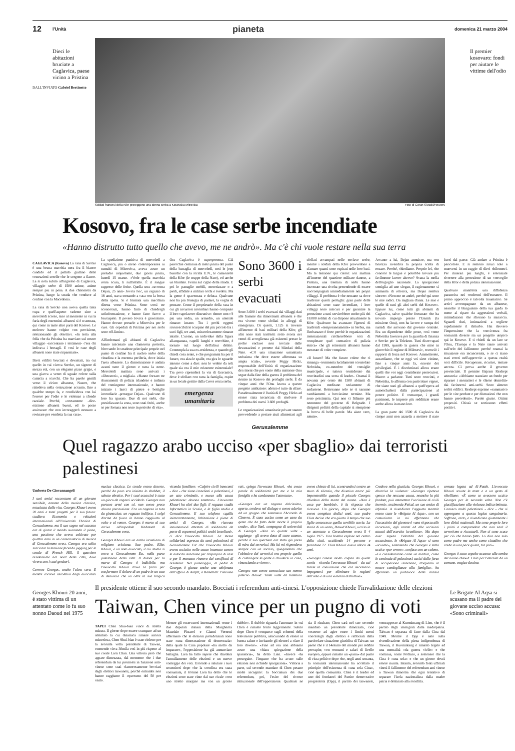12 l'Unità pianeta domenica 21 marzo 2004
Dieci le abitazioni bruciate a Caglavica, paese vicino a Pristina
DALL'INVIATO Gabriel Bertinetto
Soldati francesi della Kfor proteggono una donna serba a Kosovska Mitrovica Foto di Goran Sivacki/Reuters
Il premier kosovaro: fondi per aiutare le vittime dell'odio
Kosovo, fra le case serbe incendiate
«Hanno distrutto tutto quello che avevo, me ne andrò». Ma c'è chi vuole restare nella sua terra
CAGLAVICA (Kosovo) La casa di Srecko è una brutta macchia nera fra il bianco candido ed il pallido giallino delle costruzioni sorelle che le sorgono a fianco. La si nota subito all'ingresso di Caglavica, villaggio serbo di 1500 anime, anime sempre più in pena. A due chilometri da Pristina, lungo la strada che conduce al confine con la Macedonia.
La casa di Srecko non aveva quella tinta cupa e quell'aspetto cadente sino a mercoledì scorso, sino al momento in cui la furia degli estremisti albanesi si è scatenata, qui come in tante altre parti del Kosovo. Le molotov hanno colpito con precisione, selezionando gli obiettivi. «In testa alla folla che da Pristina ha marciato sul nostro villaggio -raccontano i testimoni- c'era chi indicava i bersagli. E così le case degli albanesi sono state risparmiate».
Dieci edifici bruciati e devastati, tra cui quello in cui viveva Srecko, un signore di mezza età, con un elegante pizzo grigio, e una giacca a vento di uguale colore sulla camicia a scacchi. Che ha parole gentili verso il vicino albanese, Nusret, che risiedeva nella costruzione accanto, fino a qualche tempo fa, e condivideva con lui l'orrore per l'odio e le violenze a sfondo razziale. Perché, «certamente -dice- esistono albanesi buoni, ed io posso assicurare che non incoraggerò nessuno a rovinare per vendetta la sua casa».
La spedizione punitiva di mercoledì a Caglavica, più o meno contemporanea ai tumulti di Mitrovica, aveva avuto un preludio inquietante, due giorni prima, lunedì 15 marzo. «Vede quella macchia rossa scura, lì sull'asfalto. È il sangue rappreso delle ferite. Quella sera -racconta Dejan, 25 anni- Jovica Ivic, un ragazzo di 18 anni, stava tornando a casa con la borsa della spesa. Si è fermata una macchina diretta verso Pristina. Sono scesi tre sconosciuti, hanno finto di chiedergli un'informazione, e hanno fatto fuoco a bruciapelo. Il povero Jovica è gravissimo. Hanno dovuto portarlo a Mitrovica per le cure. Gli ospedali di Pristina per noi serbi sono off-limits».
All'indomani gli abitanti di Caglavica hanno inscenato una clamorosa protesta, bloccando lo stradone principale proprio nel punto di confine fra il nucleo serbo della cittadina e la estrema periferia, dove inizia l'area albanese. La dimostrazione è andata avanti tutto il giorno e tutta la notte. Mercoledì mattina sono arrivati i «liberatori», a migliaia. «Hanno forzato tre sbarramenti di polizia irlandese e indiana del contingente internazionale, e hanno iniziato i lanci di pietre e bottiglie incendiarie -prosegue Dejan-. Qualcuno di loro ha sparato. Due di noi serbi, che presidiavano la zona, sono stati feriti, anche se per fortuna non sono in pericolo di vita».
Ora Caglavica è superprotetta. Già parecchie centinaia di metri prima del punto della battaglia di mercoledì, noti le jeep bianche con la scritta U.N., le camionette della Kfor (le truppe della Nato), ed anche un blindato. Fermi sul ciglio della strada. E poi le pattuglie mobili, motorizzate o a piedi, affidate a militari cechi e svedesi. Ma la gente è spaventata e delusa. Qualcuno non ha più l'energia di parlare, la voglia di pensare. Come il proprietario della casa in cui gli incursori incendiari hanno compiuto il loro capolavoro distruttivo: dentro non c'è più una sedia, un armadio, un utensile rimasto intatto. Tra i pochi oggetti riconoscibili le scarpine del più piccolo fra i suoi figli, tre anni, miracolosamente rimaste intatte. L'uomo, un individuo dalla figura allampanata, capelli lunghi e orecchino, è tornato sul luogo dell'altrui delitto. Contempla la sua ex-residenza, e quando gli chiedi cosa sente, e che programmi ha per il futuro, ora alza le spalle, ora gira lo sguardo intorno come a dire: non lo vedete da soli quale sia ora il mio orizzonte esistenziale? Tra poco riprenderà la via di Gracanica, dove è sfollato con tutta la famiglia, ospite in un locale gestito dalla Croce rossa serba.
emergenza umanitaria
Sono 3600 i serbi evacuati
Sono 3.600 i serbi evacuati dai villaggi dati alle fiamme dai dimostranti albanesi e che ora vivono come sfollati in alloggi di emergenza. Di questi, 1.125 si trovano all'interno di basi militari della Kfor, gli altri sono stati trasferiti sotto scorta nei centri di accoglienza già esistenti presso le poche enclave non toccate dalle devastazioni e protette dai blindati della Nato. «C'è una situazione umanitaria serissima che deve essere affrontata su ampia scala», avverte Peggy Hicks, responsabile dell'Unità di organizzazione dei ritorni che per conto della missione Onu segue dalla fine della guerra il problema del rientro in Kosovo dei profughi serbi. È da cinque anni che l'Onu lavora a questo progetto ambizioso: adesso è tutto da rifare. Paradossalmente è l'unità di Peggy Hicks ad essere stata incaricata di risolvere il problema dei nuovi 3.600 profughi.
Le organizzazioni umanitarie private stanno provvedendo a portare aiuti alimentari agli sfollati accampati nelle enclave serbe, mentre i soldati della Kfor provvedono a sfamare quanti sono ospitati nelle loro basi. Ma la tensione qui cresce: ieri mattina all'interno del quartiere militare danese, a Pristina, una trentina di serbi hanno inscenato una rivolta pretendendo di essere riaccompagnati immediatamente nei propri villaggi. Il problema è che nessuno sa dove trasferire questi profughi: gran parte delle abitazioni sono state incendiate, i loro villaggi sono insicuri e per garantire la protezione a tutti servirebbero molto più dei 18.000 soldati di cui dispone attualmente la Kfor. Qualcuno ha avanzato l'ipotesi di trasferirli «temporaneamente» in Serbia, ma l'imbarazzo è forte perchè le organizzazioni internazionali rischierebbero così di completare quel «tentativo di pulizia etnica» che gli estremisti albanesi hanno mostrato di voler compiere.
«Il futuro? Ma che futuro volete che ci rimanga -commenta lucidamente sconsolato Neboisha, ex-membro del consiglio municipale, e tuttora considerato dai concittadini una sorta di leader-. Oramai il novanta per cento dei 1500 abitanti di Caglavica meditano seriamente di andarsene. Resteranno solo se ci saranno cambiamenti a brevissimo termine. Ma sono pessimista. Qui non ci fidiamo più nemmeno del governo di Belgrado. I dirigenti politici della capitale si riempiono la bocca di belle parole. Ma aiuto vero, niente».
Accanto a lui, Dejan annuisce, ma con fierezza rivendica la propria scelta di restare. Perché, chiediamo. Proprio lei, che conosce le lingue e potrebbe trovare più facilmente lavoro altrove? Scatta la molla dell'orgoglio nazionale. La spiegazione somiglia ad uno slogan, il ragionamento si ammanta di retorica, ma Dejan sembra sincero: «Non me ne andrò, perché qui sono le mie radici. Da migliaia d'anni. Le mie e quelle di tutti gli altri serbi del Kosovo». Eppure lui, come tutti gli abitanti di Caglavica, salvo qualche fortunato che ha trovato impiego presso l'Unmik (la missione Onu), non ha lavoro e campa dei sussidi che arrivano dal governo centrale. Era un dipendente delle poste, così come Neboisha lavorava per la guardia di finanza e Srecko per la Telekom. Tutti disoccupati dal 1999, quando la guerra che mise in ginocchio il regime di Milosevic, rovesciò i rapporti di forza nel Kosovo. Ammetterete, azzardiamo, che se oggi voi siete vittime, fino a cinque anni fa, eravate dei privilegiati. E i discriminati allora erano quelli che voi oggi considerate persecutori. Manco a parlarne. Tutti sono convinti, e Neboisha, lo afferma con particolare vigore, che siano stati gli albanesi a quell'epoca ad autoescludersi dalla partecipazione al potere politico. E comunque, i grandi patrimoni, le imprese più redditizie erano anche allora in mano loro.
La gran parte dei 1500 di Caglavica da cinque anni non azzarda a mettere il naso fuori dal paese. Già andare a Pristina è pericoloso. E si sentono sicuri solo a muoversi in un raggio di dieci chilometri. Per itinerari più lunghi, è essenziale ricorrere alla protezione di un convoglio della Kfor o della polizia internazionale.
Qualcuno manifesta una diffidenza paranoica nei confronti dell'estraneo. Il primo approccio è talvolta traumatico. Se arrivi accompagnato da un albanese, neanche il blinguismo della tua guida lo mette al riparo da aggressioni verbali, intimidazioni che sfiorano la minaccia. Sguardi duri, intimazioni a togliere rapidamente il disturbo. Hai davvero l'impressione che la convivenza fra comunità diverse sia un progetto utopico qui in Kosovo. E ti chiedi da un lato se l'Onu, l'Europa e la Nato siano arrivati sull'orlo del fallimento perché oramai la situazione era incancrenita, o se ci siano stati errori nell'approccio a questa realtà così difficile. Recuperare, ricucire, tentare ancora. Ci prova anche il governo provinciale. Il premier Bajram Rexhepi annuncia: «Abbiamo stanziato un fondo per riparare i monasteri e le chiese demoliti» dai facinorosi anti-serbi. Sono almeno sedici edifici. Rexhepi esprime «rammarico per le vite perdute e per distruzioni che non hanno precedenti». Parole giuste. Ottimi propositi. Chissà se sortiranno effetti positivi.
Gerusalemme
Quel ragazzo arabo ucciso «per sbaglio» dai terroristi palestinesi
Umberto De Giovannangeli
I suoi amici raccontano di un giovane sensibile, amante della musica classica, entusiasta della vita. Georges Khouri aveva 20 anni e tanti progetti per il suo futuro: studiava Economia e relazioni internazionali all'Università Ebraica di Gerusalemme, ma il suo sogno nel cassetto era di girare il mondo suonando il piano, una passione che aveva coltivato per quattro anni in un conservatorio di musica di Gerusalemme ovest. Georges era solito scaricare la tensione facendo jogging per le strade di French Hill, il quartiere residenziale nel nord della città, dove viveva con i suoi genitori.
Correva Georges, anche l'altra sera. E mentre correva ascoltava dagli auricolari musica classica. Le strade erano deserte, perché da poco era iniziato lo shabbat, il sabato ebraico. Per i suoi assassini è stato un gioco da ragazzi ucciderlo. Georges non portava armi con sé, non aveva preso alcuna precauzione. Era un ragazzo in tuta da ginnastica; un ragazzo indifeso. I colpi d'arma da fuoco lo hanno raggiunto al volto e al ventre. Georges è morto al suo arrivo all'ospedale Hadassah di Gerusalemme ovest.
Georges Khouri era un arabo israeliano di religione cristiana. Suo padre, Elias Khouri, è un noto avvocato, il cui studio si trova a Gerusalemme Est, nella parte palestinese della città. Il dolore per la morte di Georges è indicibile, ma l'avvocato Khouri trova la forza per trasformare il dolore di un padre in un atto di denuncia che va oltre la sua tragica vicenda familiare: «Colpire civili innocenti - dice - che siano israeliani o palestinesi, è un atto criminale, e nuoce alla causa palestinese: devono smetterе». L'avvocato Khouri ha altri due figli: il ragazzo studia Informatica in Scozia, e la figlia studia a Gerusalemme. Il suo telefono squilla ininterrottamente, l'abitazione è piena di amici di Georges. «Ho ricevuto innumerevoli attestati di solidarietà da parte di esponenti politici arabi israeliani», ci dice l'avvocato Khouri. La stessa solidarietà espressa da tanti palestinesi di Gerusalemme Est che l'avvocato Khouri aveva assistito nelle cause intentate contro le autorità israeliane per l'esproprio di case o per il mancato rinnovo dei certificati di residenza. Nel pomeriggio, al padre di Georges è giunta anche una telefonata dall'ufficio di Arafat, a Ramallah: l'anziano rais, spiega l'avvocato Khouri, «ha avuto parole di solidarietà per me e la mia famiglia e ha condannato l'attentato».
«Georges era un ragazzo dolcissimo, aperto, credeva nel dialogo e aveva aderito ad un gruppo che sosteneva l'Accordo di Ginevra. È stato ucciso come un cane da gente che ha fatto della morte il proprio credo», dice Yael, compagna di università di Georges. «Non so quante volte - aggiunge - gli avevo detto di stare attento, perché il suo quartiere era stato già preso di mira dai terroristi. Ma lui mi rispondeva sempre con un sorriso, spiegandomi che l'obiettivo dei terroristi era proprio quello di costringere la gente a chiudersi in casa, rinunciando a vivere».
Georges non aveva conosciuto suo nonno paterno Daoud. Tante volte da bambino aveva chiesto di lui, scontrandosi contro un muro di silenzio, che diveniva ancor più impenetrabile quando il piccolo Georges chiedeva della morte del nonno. «Non è cosa per bambini», è la risposta che riceveva. Un giorno, dopo che Georges aveva compiuto dodici anni, suo padre Elias decise che era giunto il tempo che suo figlio conoscesse quella terribile storia. La storia di un uomo, Daoud Khouri, ucciso in un attentato a Gerusalemme ovest il 4 luglio 1975. Una bomba esplose nel centro della città, uccidendo 14 persone e ferendone 72. Elias Khouri aveva allora 24 anni.
«Georges rimase molto colpito da quella storia - ricorda l'avvocato Khouri - da cui trasse la convinzione che era necessario impegnarsi per eliminare le ragioni dell'odio e di una violenza distruttiva».
Credeva nella giustizia, Georges Khouri, e aborriva la violenza: «Georges ripeteva spesso che nessuna causa, neanche la più fondata, può ammettere l'uccisione di civili inermi», testimonia Feisal, un suo amico di infanzia. A rivendicare l'agguato mortale erano state le «Brigate Al Aqsa», con un comunicato in cui affermano che l'assassinio del giovane è «una risposta alle incursioni, agli arresti ed alle uccisioni attuati dall'esercito israeliano». Ma dopo aver saputo l'identità del giovane assassinato, le «Brigate Al Aqsa» si sono «scusate», sostenendo che Georges è stato ucciso «per errore», confuso con un colono. «Lo considereremo come un martire, come le centinaia di palestinesi uccisi dalle forze di occupazione israeliane, Porgiamo le nostre condoglianze alla famiglia», ha affermato un portavoce della milizia armata legata ad Al-Fatah. L'avvocato Khouri scuote la testa e a un gesto di ribellione: «È come se avessero ucciso Georges per la seconda volta. Non c'è giustificazione alla violenza indiscriminata. Conosco molti palestinesi - dice - che si oppongono a questa logica sanguinaria. Soffrono, certo, e rivendicano giustamente i loro diritti nazionali. Ma sono proprio loro i primi a comprendere che non sarà il terrorismo a riscattarli. Non ci sono scuse per ciò che hanno fatto. Lo dico non solo come padre ma anche come cittadino che crede in una pace giusta, tra pari».
Georges è stato sepolto accanto alla tomba del nonno Daoud. Uniti per l'eternità da un comune, tragico destino.
Georges Khouri 20 anni, è stato vittima di un attentato come lo fu suo nonno Daoud nel 1975
Il presidente ottiene il suo secondo mandato. Bocciati i referendum anti-cinesi. L'opposizione chiede l'invalidazione delle elezioni
Taiwan, Chen vince per un pugno di voti
TAPEI Chen Shui-bian vince di stretta misura. Il giorno dopo essere scampato ad un attentato la cui dinamica rimane ancora misteriosa, Chen Shui-bian è stato rieletto per la seconda volta presidente di Taiwan, ottenendo circa 30mila voti in più rispetto al suo rivale Lien Chan. Una vittoria però che appare dimezzata, dal momento che i due referendum da lui promossi in funzione anti-cinese sono stati clamorosamente bocciati dagli elettori taiwanesi, perché entrambi non hanno raggiunto il «quorum» del 50 per cento.
Mentre gli osservatori internazionali come i due deputati italiani della Margherita Maurizio Fistarol e Gianni Vernetti affermano che le elezioni presidenziali sono state «una dimostrazione di democrazia» dalla quale la Cina popolare «ha molto da imparare», l'opposizione ha già annunciato battaglia. Lien ha fatto sapere che chiederà l'annullamento delle elezioni e un nuovo conteggio dei voti. Uscendo a salutare i suoi sostenitori dopo che la sconfitta era stata consumata, il 67enne Lien ha detto che le elezioni sono state vinte dal suo rivale «con uno stretto margine ma con un grosso dubbio». Il dubbio riguarda l'attentato in cui Chen è rimasto ferito leggermente. Subito dopo Chen è comparso sugli schermi della televisione pubblica, assicurando di essere in buona salute e invitando gli elettori a «fare il loro dovere». «Fino ad ora non abbiamo avuto una chiara spiegazione della sparatoria», ha detto Lien. «Invece -ha proseguito- l'impatto che ha avuto sulle elezioni non richiede spiegazioni». Vittoria a parte, sul secondo mandato di Chen pesano molte incognite: la bocciatura dei due referendum, poi, l'esito del ricorso istituzionale dell'opposizione. Qualsiasi ne sia il risultato, Chen sarà nel suo secondo mandato un presidente dimezzato, cioè costretto ad agire entro i limiti stretti concessigli dagli elettori e rafforzati dalla particolare situazione giuridica di Taiwan: un paese che è il 14esimo del mondo per reddito procapite, con consumi e salari di livello europeo, eppure rimasto un «paria» dal punto di vista politico dopo che, negli anni settanta, la comunità internazionale ha accettato il principio dell'esistenza di «una sola Cina», cioè quella comunista. Chen è il leader ed uno dei fondatori del Partito democratico progressista (Dpp), il partito dei taiwanesi, contrapposto al Kuomintang di Lien, che è il partito degli immigrati dalla madrepatria. Taiwan è separata di fatto dalla Cina dal 1949. Mentre il Dpp è nato sulla rivendicazione della piena indipendenza di Taiwan, il Kuomintang è rimasto legato ad una mentalità «da guerra civile» e che continua, come Pechino, a sostenere che la Cina è «una sola» e che un giorno dovrà essere riunita. Intanto, secondo fonti ufficiali cinesi il fallimento del referendum anti cinese a Taiwan dimostra che ogni tentativo di separare l'isola nazionalista dalla madre patria è destinato alla sconfitta.
Le Brigate Al Aqsa si scusano ma il padre del giovane ucciso accusa: «Sono criminali»